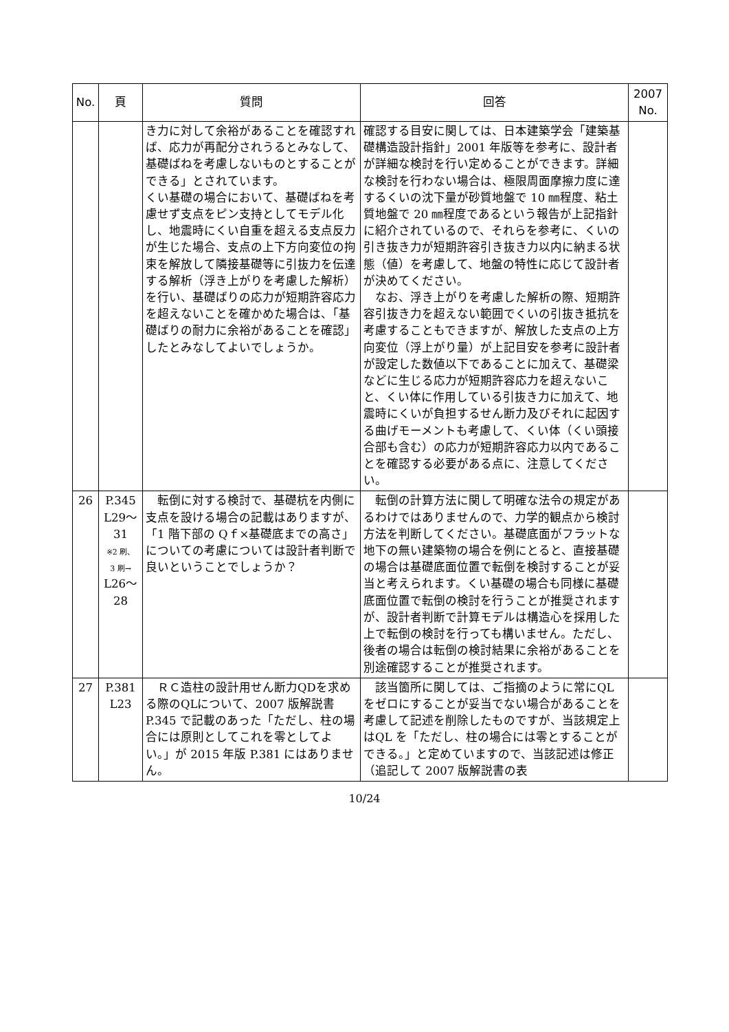| No. | 頁 | 質問 | 回答 | 2007 No. |
| --- | --- | --- | --- | --- |
| | | き力に対して余裕があることを確認すれば、応力が再配分されうるとみなして、基礎ばねを考慮しないものとすることができる」とされています。 くい基礎の場合において、基礎ばねを考慮せず支点をピン支持としてモデル化し、地震時にくい自重を超える支点反力が生じた場合、支点の上下方向変位の拘束を解放して隣接基礎等に引抜力を伝達する解析（浮き上がりを考慮した解析）を行い、基礎ばりの応力が短期許容応力を超えないことを確かめた場合は、「基礎ばりの耐力に余裕があることを確認」したとみなしてよいでしょうか。 | 確認する目安に関しては、日本建築学会「建築基礎構造設計指針」2001 年版等を参考に、設計者が詳細な検討を行い定めることができます。詳細な検討を行わない場合は、極限周面摩擦力度に達するくいの沈下量が砂質地盤で 10 ㎜程度、粘土質地盤で 20 ㎜程度であるという報告が上記指針に紹介されているので、それらを参考に、くいの引き抜き力が短期許容引き抜き力以内に納まる状態（値）を考慮して、地盤の特性に応じて設計者が決めてください。 なお、浮き上がりを考慮した解析の際、短期許容引抜き力を超えない範囲でくいの引抜き抵抗を考慮することもできますが、解放した支点の上方向変位（浮上がり量）が上記目安を参考に設計者が設定した数値以下であることに加えて、基礎梁などに生じる応力が短期許容応力を超えないこと、くい体に作用している引抜き力に加えて、地震時にくいが負担するせん断力及びそれに起因する曲げモーメントも考慮して、くい体（くい頭接合部も含む）の応力が短期許容応力以内であることを確認する必要がある点に、注意してください。 | |
| 26 | P.345 L29～ 31 ※2 刷、 3 刷→ L26～ 28 | 転倒に対する検討で、基礎杭を内側に支点を設ける場合の記載はありますが、「1 階下部の Qｆ×基礎底までの高さ」についての考慮については設計者判断で良いということでしょうか？ | 転倒の計算方法に関して明確な法令の規定があるわけではありませんので、力学的観点から検討方法を判断してください。基礎底面がフラットな地下の無い建築物の場合を例にとると、直接基礎の場合は基礎底面位置で転倒を検討することが妥当と考えられます。くい基礎の場合も同様に基礎底面位置で転倒の検討を行うことが推奨されますが、設計者判断で計算モデルは構造心を採用した上で転倒の検討を行っても構いません。ただし、後者の場合は転倒の検討結果に余裕があることを別途確認することが推奨されます。 | |
| 27 | P.381 L23 | ＲＣ造柱の設計用せん断力QDを求める際のQLについて、2007 版解説書 P.345 で記載のあった「ただし、柱の場合には原則としてこれを零としてよい。」が 2015 年版 P.381 にはありません。 | 該当箇所に関しては、ご指摘のように常にQL をゼロにすることが妥当でない場合があることを考慮して記述を削除したものですが、当該規定上はQL を「ただし、柱の場合には零とすることができる。」と定めていますので、当該記述は修正（追記して 2007 版解説書の表 | |
10/24